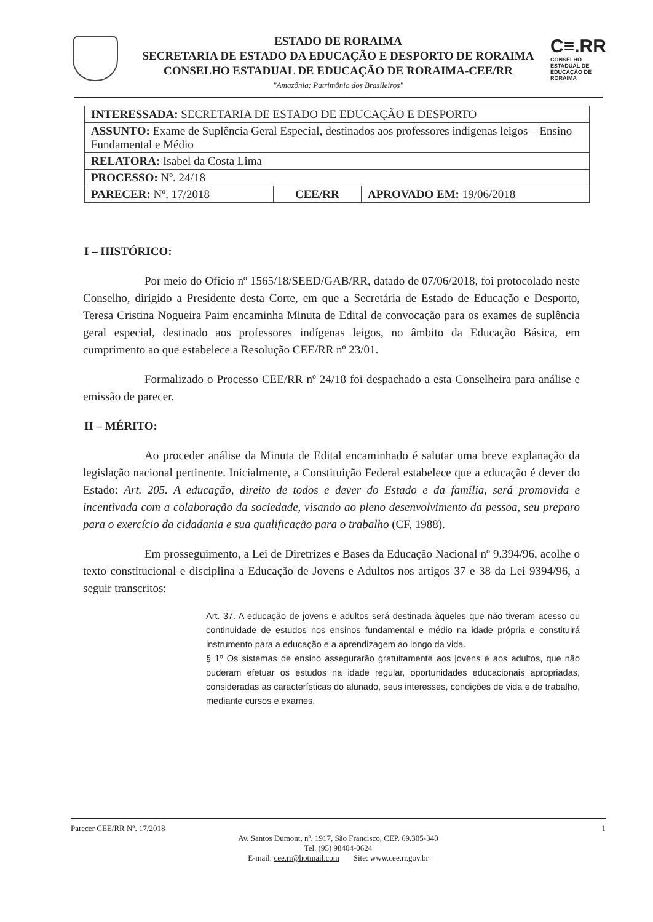C≡.RR
CONSELHO ESTADUAL DE EDUCAÇÃO DE RORAIMA
ESTADO DE RORAIMA
SECRETARIA DE ESTADO DA EDUCAÇÃO E DESPORTO DE RORAIMA
CONSELHO ESTADUAL DE EDUCAÇÃO DE RORAIMA-CEE/RR
"Amazônia: Patrimônio dos Brasileiros"
| INTERESSADA: SECRETARIA DE ESTADO DE EDUCAÇÃO E DESPORTO | | |
| ASSUNTO: Exame de Suplência Geral Especial, destinados aos professores indígenas leigos – Ensino Fundamental e Médio | | |
| RELATORA: Isabel da Costa Lima | | |
| PROCESSO: Nº. 24/18 | | |
| PARECER: Nº. 17/2018 | CEE/RR | APROVADO EM: 19/06/2018 |
I – HISTÓRICO:
Por meio do Ofício nº 1565/18/SEED/GAB/RR, datado de 07/06/2018, foi protocolado neste Conselho, dirigido a Presidente desta Corte, em que a Secretária de Estado de Educação e Desporto, Teresa Cristina Nogueira Paim encaminha Minuta de Edital de convocação para os exames de suplência geral especial, destinado aos professores indígenas leigos, no âmbito da Educação Básica, em cumprimento ao que estabelece a Resolução CEE/RR nº 23/01.
Formalizado o Processo CEE/RR nº 24/18 foi despachado a esta Conselheira para análise e emissão de parecer.
II – MÉRITO:
Ao proceder análise da Minuta de Edital encaminhado é salutar uma breve explanação da legislação nacional pertinente. Inicialmente, a Constituição Federal estabelece que a educação é dever do Estado: Art. 205. A educação, direito de todos e dever do Estado e da família, será promovida e incentivada com a colaboração da sociedade, visando ao pleno desenvolvimento da pessoa, seu preparo para o exercício da cidadania e sua qualificação para o trabalho (CF, 1988).
Em prosseguimento, a Lei de Diretrizes e Bases da Educação Nacional nº 9.394/96, acolhe o texto constitucional e disciplina a Educação de Jovens e Adultos nos artigos 37 e 38 da Lei 9394/96, a seguir transcritos:
Art. 37. A educação de jovens e adultos será destinada àqueles que não tiveram acesso ou continuidade de estudos nos ensinos fundamental e médio na idade própria e constituirá instrumento para a educação e a aprendizagem ao longo da vida.
§ 1º Os sistemas de ensino assegurarão gratuitamente aos jovens e aos adultos, que não puderam efetuar os estudos na idade regular, oportunidades educacionais apropriadas, consideradas as características do alunado, seus interesses, condições de vida e de trabalho, mediante cursos e exames.
Parecer CEE/RR Nº. 17/2018 1
Av. Santos Dumont, nº. 1917, São Francisco, CEP. 69.305-340
Tel. (95) 98404-0624
E-mail: cee.rr@hotmail.com Site: www.cee.rr.gov.br